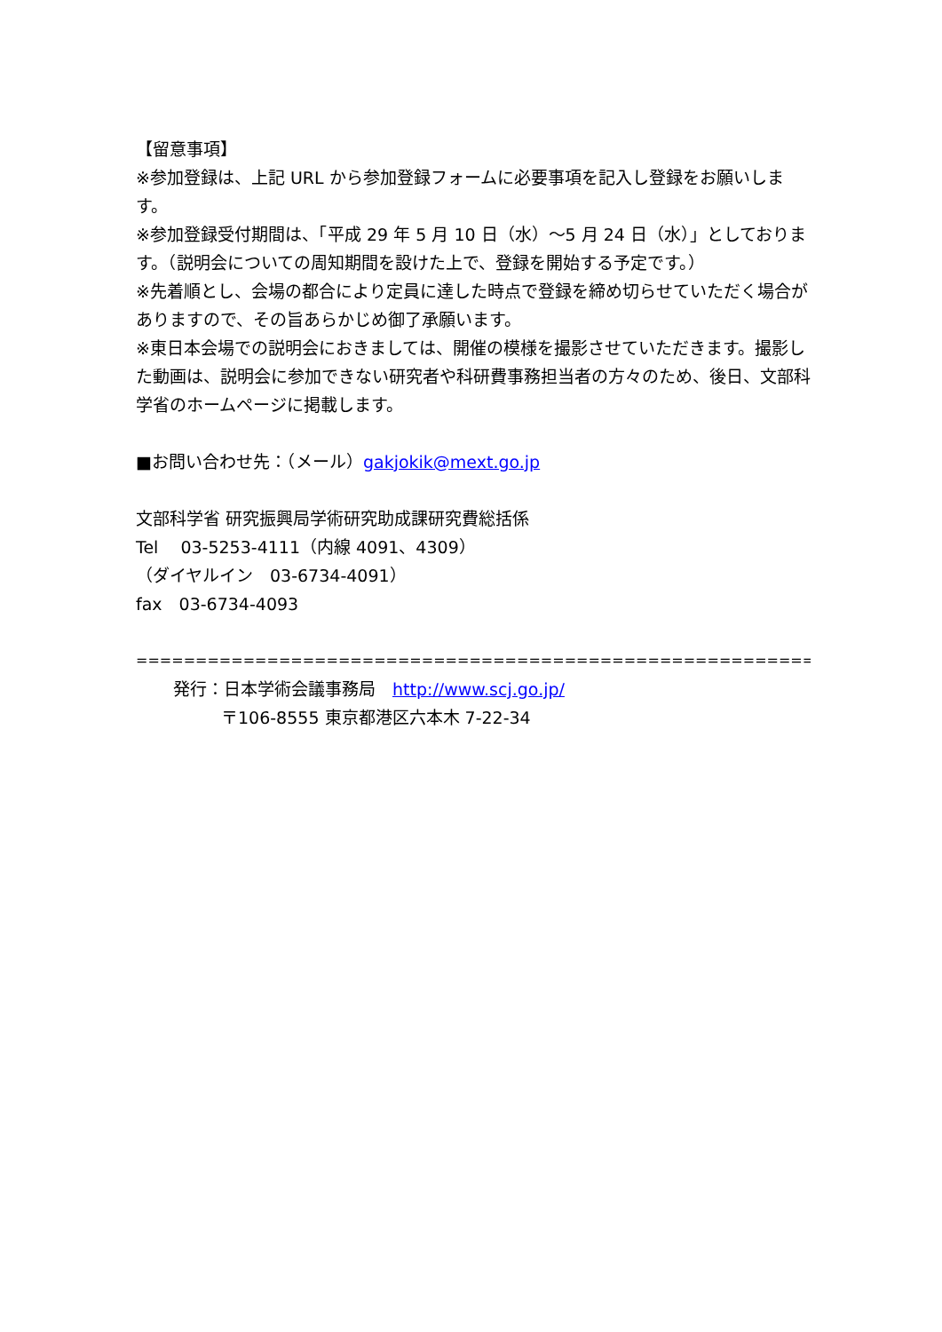【留意事項】
※参加登録は、上記 URL から参加登録フォームに必要事項を記入し登録をお願いします。
※参加登録受付期間は、「平成 29 年 5 月 10 日（水）～5 月 24 日（水）」としております。（説明会についての周知期間を設けた上で、登録を開始する予定です。）
※先着順とし、会場の都合により定員に達した時点で登録を締め切らせていただく場合がありますので、その旨あらかじめ御了承願います。
※東日本会場での説明会におきましては、開催の模様を撮影させていただきます。撮影した動画は、説明会に参加できない研究者や科研費事務担当者の方々のため、後日、文部科学省のホームページに掲載します。
■お問い合わせ先：（メール）gakjokik@mext.go.jp
文部科学省 研究振興局学術研究助成課研究費総括係
Tel　 03-5253-4111（内線 4091、4309）
（ダイヤルイン　03-6734-4091）
fax　03-6734-4093
=======================================================================
発行：日本学術会議事務局　http://www.scj.go.jp/
〒106-8555 東京都港区六本木 7-22-34